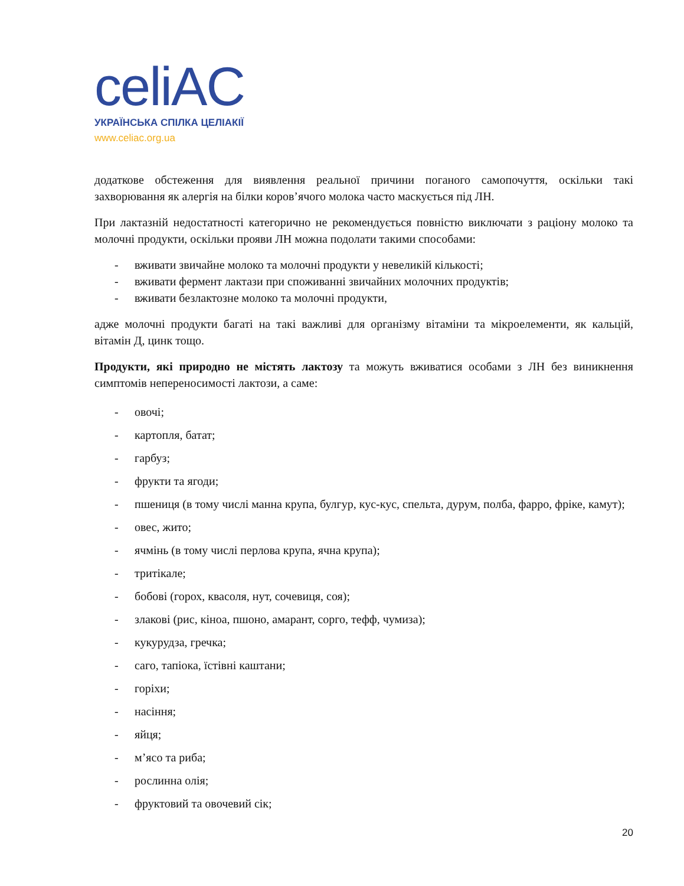celiAC
УКРАЇНСЬКА СПІЛКА ЦЕЛІАКІЇ
www.celiac.org.ua
додаткове обстеження для виявлення реальної причини поганого самопочуття, оскільки такі захворювання як алергія на білки коров’ячого молока часто маскується під ЛН.
При лактазній недостатності категорично не рекомендується повністю виключати з раціону молоко та молочні продукти, оскільки прояви ЛН можна подолати такими способами:
- вживати звичайне молоко та молочні продукти у невеликій кількості;
- вживати фермент лактази при споживанні звичайних молочних продуктів;
- вживати безлактозне молоко та молочні продукти,
адже молочні продукти багаті на такі важливі для організму вітаміни та мікроелементи, як кальцій, вітамін Д, цинк тощо.
Продукти, які природно не містять лактозу та можуть вживатися особами з ЛН без виникнення симптомів непереносимості лактози, а саме:
- овочі;
- картопля, батат;
- гарбуз;
- фрукти та ягоди;
- пшениця (в тому числі манна крупа, булгур, кус-кус, спельта, дурум, полба, фарро, фріке, камут);
- овес, жито;
- ячмінь (в тому числі перлова крупа, ячна крупа);
- тритікале;
- бобові (горох, квасоля, нут, сочевиця, соя);
- злакові (рис, кіноа, пшоно, амарант, сорго, тефф, чумиза);
- кукурудза, гречка;
- саго, тапіока, їстівні каштани;
- горіхи;
- насіння;
- яйця;
- м’ясо та риба;
- рослинна олія;
- фруктовий та овочевий сік;
20